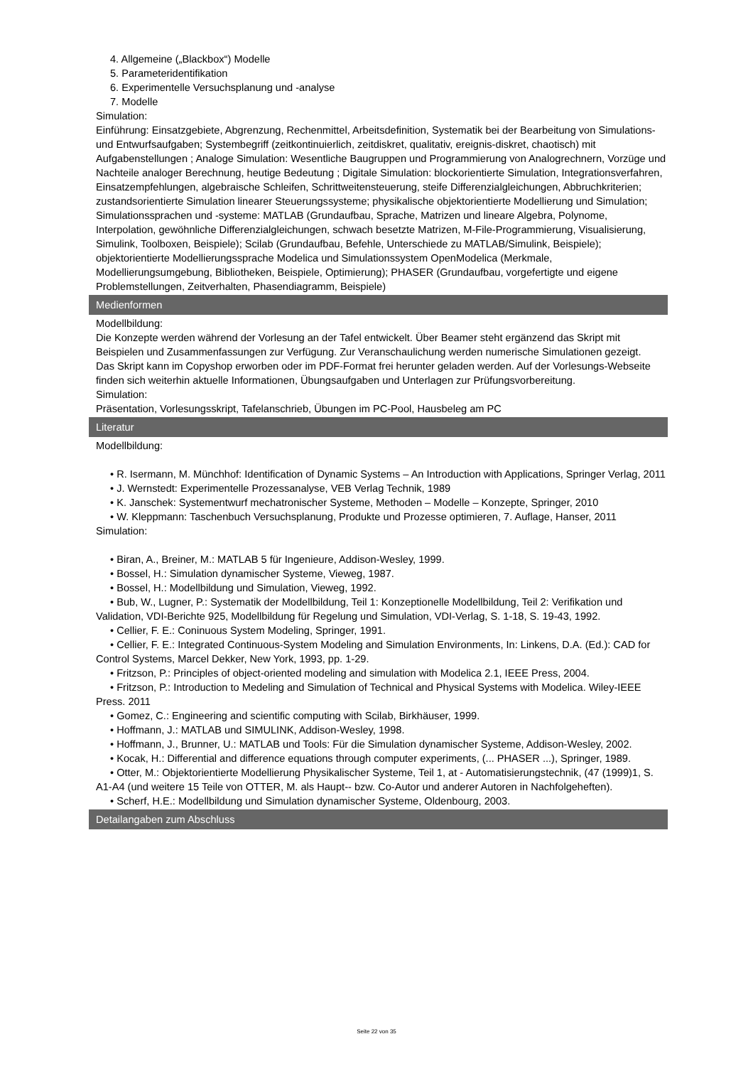4. Allgemeine („Blackbox“) Modelle
5. Parameteridentifikation
6. Experimentelle Versuchsplanung und -analyse
7. Modelle
Simulation:
Einführung: Einsatzgebiete, Abgrenzung, Rechenmittel, Arbeitsdefinition, Systematik bei der Bearbeitung von Simulations- und Entwurfsaufgaben; Systembegriff (zeitkontinuierlich, zeitdiskret, qualitativ, ereignis-diskret, chaotisch) mit Aufgabenstellungen ; Analoge Simulation: Wesentliche Baugruppen und Programmierung von Analogrechnern, Vorzüge und Nachteile analoger Berechnung, heutige Bedeutung ; Digitale Simulation: blockorientierte Simulation, Integrationsverfahren, Einsatzempfehlungen, algebraische Schleifen, Schrittweitensteuerung, steife Differenzialgleichungen, Abbruchkriterien; zustandsorientierte Simulation linearer Steuerungssysteme; physikalische objektorientierte Modellierung und Simulation; Simulationssprachen und -systeme: MATLAB (Grundaufbau, Sprache, Matrizen und lineare Algebra, Polynome, Interpolation, gewöhnliche Differenzialgleichungen, schwach besetzte Matrizen, M-File-Programmierung, Visualisierung, Simulink, Toolboxen, Beispiele); Scilab (Grundaufbau, Befehle, Unterschiede zu MATLAB/Simulink, Beispiele); objektorientierte Modellierungssprache Modelica und Simulationssystem OpenModelica (Merkmale, Modellierungsumgebung, Bibliotheken, Beispiele, Optimierung); PHASER (Grundaufbau, vorgefertigte und eigene Problemstellungen, Zeitverhalten, Phasendiagramm, Beispiele)
Medienformen
Modellbildung:
Die Konzepte werden während der Vorlesung an der Tafel entwickelt. Über Beamer steht ergänzend das Skript mit Beispielen und Zusammenfassungen zur Verfügung. Zur Veranschaulichung werden numerische Simulationen gezeigt.
Das Skript kann im Copyshop erworben oder im PDF-Format frei herunter geladen werden. Auf der Vorlesungs-Webseite finden sich weiterhin aktuelle Informationen, Übungsaufgaben und Unterlagen zur Prüfungsvorbereitung.
Simulation:
Präsentation, Vorlesungsskript, Tafelanschrieb, Übungen im PC-Pool, Hausbeleg am PC
Literatur
Modellbildung:
• R. Isermann, M. Münchhof: Identification of Dynamic Systems – An Introduction with Applications, Springer Verlag, 2011
• J. Wernstedt: Experimentelle Prozessanalyse, VEB Verlag Technik, 1989
• K. Janschek: Systementwurf mechatronischer Systeme, Methoden – Modelle – Konzepte, Springer, 2010
• W. Kleppmann: Taschenbuch Versuchsplanung, Produkte und Prozesse optimieren, 7. Auflage, Hanser, 2011
Simulation:
• Biran, A., Breiner, M.: MATLAB 5 für Ingenieure, Addison-Wesley, 1999.
• Bossel, H.: Simulation dynamischer Systeme, Vieweg, 1987.
• Bossel, H.: Modellbildung und Simulation, Vieweg, 1992.
• Bub, W., Lugner, P.: Systematik der Modellbildung, Teil 1: Konzeptionelle Modellbildung, Teil 2: Verifikation und Validation, VDI-Berichte 925, Modellbildung für Regelung und Simulation, VDI-Verlag, S. 1-18, S. 19-43, 1992.
• Cellier, F. E.: Coninuous System Modeling, Springer, 1991.
• Cellier, F. E.: Integrated Continuous-System Modeling and Simulation Environments, In: Linkens, D.A. (Ed.): CAD for Control Systems, Marcel Dekker, New York, 1993, pp. 1-29.
• Fritzson, P.: Principles of object-oriented modeling and simulation with Modelica 2.1, IEEE Press, 2004.
• Fritzson, P.: Introduction to Medeling and Simulation of Technical and Physical Systems with Modelica. Wiley-IEEE Press. 2011
• Gomez, C.: Engineering and scientific computing with Scilab, Birkhäuser, 1999.
• Hoffmann, J.: MATLAB und SIMULINK, Addison-Wesley, 1998.
• Hoffmann, J., Brunner, U.: MATLAB und Tools: Für die Simulation dynamischer Systeme, Addison-Wesley, 2002.
• Kocak, H.: Differential and difference equations through computer experiments, (... PHASER ...), Springer, 1989.
• Otter, M.: Objektorientierte Modellierung Physikalischer Systeme, Teil 1, at - Automatisierungstechnik, (47 (1999)1, S. A1-A4 (und weitere 15 Teile von OTTER, M. als Haupt-- bzw. Co-Autor und anderer Autoren in Nachfolgeheften).
• Scherf, H.E.: Modellbildung und Simulation dynamischer Systeme, Oldenbourg, 2003.
Detailangaben zum Abschluss
Seite 22 von 35